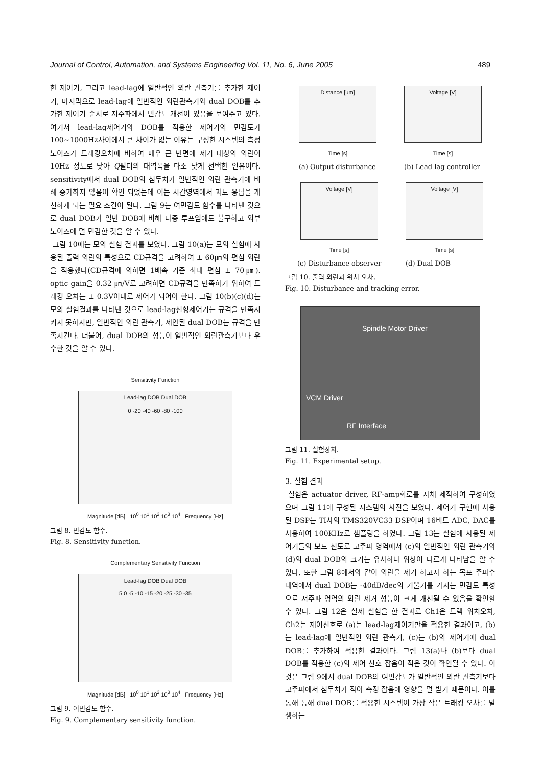Journal of Control, Automation, and Systems Engineering Vol. 11, No. 6, June 2005 489
한 제어기, 그리고 lead-lag에 일반적인 외란 관측기를 추가한 제어기, 마지막으로 lead-lag에 일반적인 외란관측기와 dual DOB를 추가한 제어기 순서로 저주파에서 민감도 개선이 있음을 보여주고 있다. 여기서 lead-lag제어기와 DOB를 적용한 제어기의 민감도가 100~1000Hz사이에서 큰 차이가 없는 이유는 구성한 시스템의 측정노이즈가 트래킹오차에 비하여 매우 큰 반면에 제거 대상의 외란이 10Hz 정도로 낮아 Q필터의 대역폭을 다소 낮게 선택한 연유이다. sensitivity에서 dual DOB의 첨두치가 일반적인 외란 관측기에 비해 증가하지 않음이 확인 되었는데 이는 시간영역에서 과도 응답을 개선하게 되는 필요 조건이 된다. 그림 9는 여민감도 함수를 나타낸 것으로 dual DOB가 일반 DOB에 비해 다중 루프임에도 불구하고 외부 노이즈에 덜 민감한 것을 알 수 있다.
그림 10에는 모의 실험 결과를 보였다. 그림 10(a)는 모의 실험에 사용된 출력 외란의 특성으로 CD규격을 고려하여 ± 60㎛의 편심 외란을 적용했다(CD규격에 의하면 1배속 기준 최대 편심 ± 70㎛). optic gain을 0.32 ㎛/V로 고려하면 CD규격을 만족하기 위하여 트래킹 오차는 ± 0.3V이내로 제어가 되어야 한다. 그림 10(b)(c)(d)는 모의 실험결과를 나타낸 것으로 lead-lag선형제어기는 규격을 만족시키지 못하지만, 일반적인 외란 관측기, 제안된 dual DOB는 규격을 만족시킨다. 더불어, dual DOB의 성능이 일반적인 외란관측기보다 우수한 것을 알 수 있다.
Sensitivity Function
Lead-lag DOB Dual DOB
0 -20 -40 -60 -80 -100
Magnitude [dB] 10<sup>0</sup> 10<sup>1</sup> 10<sup>2</sup> 10<sup>3</sup> 10<sup>4</sup> Frequency [Hz]
그림 8. 민감도 함수.
Fig. 8. Sensitivity function.
Complementary Sensitivity Function
Lead-lag DOB Dual DOB
5 0 -5 -10 -15 -20 -25 -30 -35
Magnitude [dB] 10<sup>0</sup> 10<sup>1</sup> 10<sup>2</sup> 10<sup>3</sup> 10<sup>4</sup> Frequency [Hz]
그림 9. 여민감도 함수.
Fig. 9. Complementary sensitivity function.
Distance [um]
Time [s]
(a) Output disturbance
Voltage [V]
Time [s]
(b) Lead-lag controller
Voltage [V]
Time [s]
(c) Disturbance observer
Voltage [V]
Time [s]
(d) Dual DOB
그림 10. 출력 외란과 위치 오차.
Fig. 10. Disturbance and tracking error.
Spindle Motor Driver
VCM Driver
RF Interface
그림 11. 실험장치.
Fig. 11. Experimental setup.
3. 실험 결과
실험은 actuator driver, RF-amp회로를 자체 제작하여 구성하였으며 그림 11에 구성된 시스템의 사진을 보였다. 제어기 구현에 사용된 DSP는 TI사의 TMS320VC33 DSP이며 16비트 ADC, DAC를 사용하여 100KHz로 샘플링을 하였다. 그림 13는 실험에 사용된 제어기들의 보드 선도로 고주파 영역에서 (c)의 일반적인 외란 관측기와 (d)의 dual DOB의 크기는 유사하나 위상이 다르게 나타남을 알 수 있다. 또한 그림 8에서와 같이 외란을 제거 하고자 하는 목표 주파수 대역에서 dual DOB는 -40dB/dec의 기울기를 가지는 민감도 특성으로 저주파 영역의 외란 제거 성능이 크게 개선될 수 있음을 확인할 수 있다. 그림 12은 실제 실험을 한 결과로 Ch1은 트랙 위치오차, Ch2는 제어신호로 (a)는 lead-lag제어기만을 적용한 결과이고, (b)는 lead-lag에 일반적인 외란 관측기, (c)는 (b)의 제어기에 dual DOB를 추가하여 적용한 결과이다. 그림 13(a)나 (b)보다 dual DOB를 적용한 (c)의 제어 신호 잡음이 적은 것이 확인될 수 있다. 이것은 그림 9에서 dual DOB의 여민감도가 일반적인 외란 관측기보다 고주파에서 첨두치가 작아 측정 잡음에 영향을 덜 받기 때문이다. 이를 통해 통해 dual DOB를 적용한 시스템이 가장 작은 트래킹 오차를 발생하는